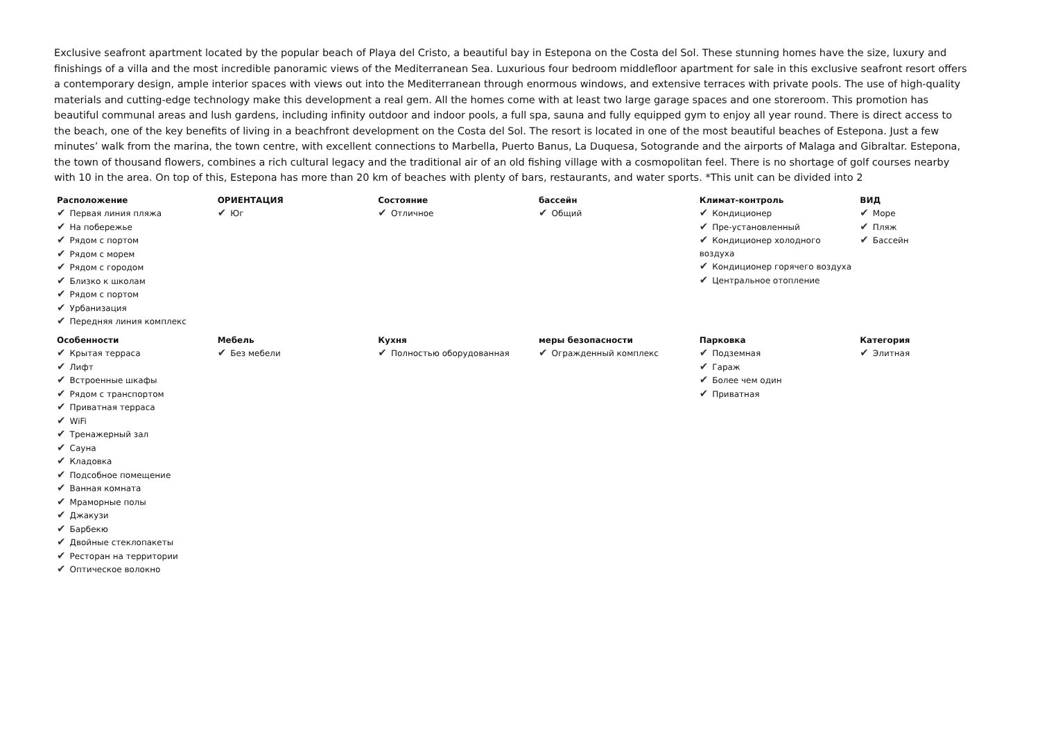Exclusive seafront apartment located by the popular beach of Playa del Cristo, a beautiful bay in Estepona on the Costa del Sol. These stunning homes have the size, luxury and finishings of a villa and the most incredible panoramic views of the Mediterranean Sea. Luxurious four bedroom middlefloor apartment for sale in this exclusive seafront resort offers a contemporary design, ample interior spaces with views out into the Mediterranean through enormous windows, and extensive terraces with private pools. The use of high-quality materials and cutting-edge technology make this development a real gem. All the homes come with at least two large garage spaces and one storeroom. This promotion has beautiful communal areas and lush gardens, including infinity outdoor and indoor pools, a full spa, sauna and fully equipped gym to enjoy all year round. There is direct access to the beach, one of the key benefits of living in a beachfront development on the Costa del Sol. The resort is located in one of the most beautiful beaches of Estepona. Just a few minutes’ walk from the marina, the town centre, with excellent connections to Marbella, Puerto Banus, La Duquesa, Sotogrande and the airports of Malaga and Gibraltar. Estepona, the town of thousand flowers, combines a rich cultural legacy and the traditional air of an old fishing village with a cosmopolitan feel. There is no shortage of golf courses nearby with 10 in the area. On top of this, Estepona has more than 20 km of beaches with plenty of bars, restaurants, and water sports. *This unit can be divided into 2
| Расположение ✔ Первая линия пляжа ✔ На побережье ✔ Рядом с портом ✔ Рядом с морем ✔ Рядом с городом ✔ Близко к школам ✔ Рядом с портом ✔ Урбанизация ✔ Передняя линия комплекс | ОРИЕНТАЦИЯ ✔ Юг | Состояние ✔ Отличное | бассейн ✔ Общий | Климат-контроль ✔ Кондиционер ✔ Пре-установленный ✔ Кондиционер холодного воздуха ✔ Кондиционер горячего воздуха ✔ Центральное отопление | ВИД ✔ Море ✔ Пляж ✔ Бассейн |
| Особенности ✔ Крытая терраса ✔ Лифт ✔ Встроенные шкафы ✔ Рядом с транспортом ✔ Приватная терраса ✔ WiFi ✔ Тренажерный зал ✔ Сауна ✔ Кладовка ✔ Подсобное помещение ✔ Ванная комната ✔ Мраморные полы ✔ Джакузи ✔ Барбекю ✔ Двойные стеклопакеты ✔ Ресторан на территории ✔ Оптическое волокно | Мебель ✔ Без мебели | Кухня ✔ Полностью оборудованная | меры безопасности ✔ Огражденный комплекс | Парковка ✔ Подземная ✔ Гараж ✔ Более чем один ✔ Приватная | Категория ✔ Элитная |